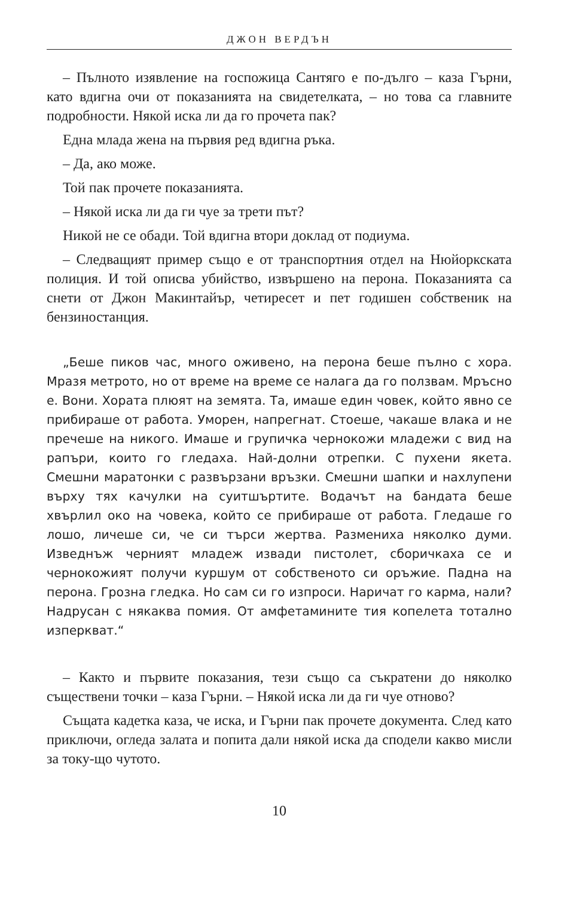ДЖОН ВЕРДЪН
– Пълното изявление на госпожица Сантяго е по-дълго – каза Гърни, като вдигна очи от показанията на свидетелката, – но това са главните подробности. Някой иска ли да го прочета пак?
Една млада жена на първия ред вдигна ръка.
– Да, ако може.
Той пак прочете показанията.
– Някой иска ли да ги чуе за трети път?
Никой не се обади. Той вдигна втори доклад от подиума.
– Следващият пример също е от транспортния отдел на Нюйоркската полиция. И той описва убийство, извършено на перона. Показанията са снети от Джон Макинтайър, четиресет и пет годишен собственик на бензиностанция.
„Беше пиков час, много оживено, на перона беше пълно с хора. Мразя метрото, но от време на време се налага да го ползвам. Мръсно е. Вони. Хората плюят на земята. Та, имаше един човек, който явно се прибираше от работа. Уморен, напрегнат. Стоеше, чакаше влака и не пречеше на никого. Имаше и групичка чернокожи младежи с вид на рапъри, които го гледаха. Най-долни отрепки. С пухени якета. Смешни маратонки с развързани връзки. Смешни шапки и нахлупени върху тях качулки на суитшъртите. Водачът на бандата беше хвърлил око на човека, който се прибираше от работа. Гледаше го лошо, личеше си, че си търси жертва. Размениха няколко думи. Изведнъж черният младеж извади пистолет, сборичкаха се и чернокожият получи куршум от собственото си оръжие. Падна на перона. Грозна гледка. Но сам си го изпроси. Наричат го карма, нали? Надрусан с някаква помия. От амфетамините тия копелета тотално изперкват.“
– Както и първите показания, тези също са съкратени до няколко съществени точки – каза Гърни. – Някой иска ли да ги чуе отново?
Същата кадетка каза, че иска, и Гърни пак прочете документа. След като приключи, огледа залата и попита дали някой иска да сподели какво мисли за току-що чутото.
10